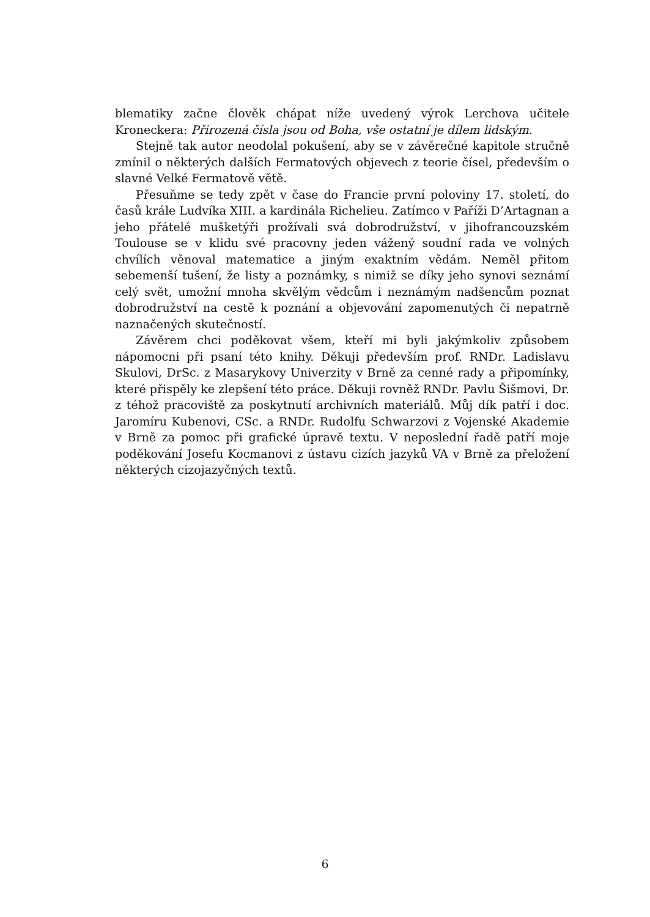blematiky začne člověk chápat níže uvedený výrok Lerchova učitele Kroneckera: Přirozená čísla jsou od Boha, vše ostatní je dílem lidským.
Stejně tak autor neodolal pokušení, aby se v závěrečné kapitole stručně zmínil o některých dalších Fermatových objevech z teorie čísel, především o slavné Velké Fermatově větě.
Přesuňme se tedy zpět v čase do Francie první poloviny 17. století, do časů krále Ludvíka XIII. a kardinála Richelieu. Zatímco v Paříži D’Artagnan a jeho přátelé mušketýři prožívali svá dobrodružství, v jihofrancouzském Toulouse se v klidu své pracovny jeden vážený soudní rada ve volných chvílích věnoval matematice a jiným exaktním vědám. Neměl přitom sebemenší tušení, že listy a poznámky, s nimiž se díky jeho synovi seznámí celý svět, umožní mnoha skvělým vědcům i neznámým nadšencům poznat dobrodružství na cestě k poznání a objevování zapomenutých či nepatrně naznačených skutečností.
Závěrem chci poděkovat všem, kteří mi byli jakýmkoliv způsobem nápomocni při psaní této knihy. Děkuji především prof. RNDr. Ladislavu Skulovi, DrSc. z Masarykovy Univerzity v Brně za cenné rady a připomínky, které přispěly ke zlepšení této práce. Děkuji rovněž RNDr. Pavlu Šišmovi, Dr. z téhož pracoviště za poskytnutí archivních materiálů. Můj dík patří i doc. Jaromíru Kubenovi, CSc. a RNDr. Rudolfu Schwarzovi z Vojenské Akademie v Brně za pomoc při grafické úpravě textu. V neposlední řadě patří moje poděkování Josefu Kocmanovi z ústavu cizích jazyků VA v Brně za přeložení některých cizojazyčných textů.
6